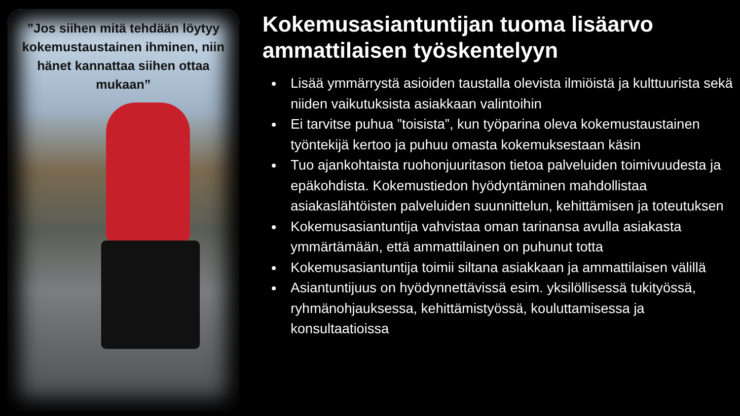”Jos siihen mitä tehdään löytyy kokemustaustainen ihminen, niin hänet kannattaa siihen ottaa mukaan”
Kokemusasiantuntijan tuoma lisäarvo ammattilaisen työskentelyyn
Lisää ymmärrystä asioiden taustalla olevista ilmiöistä ja kulttuurista sekä niiden vaikutuksista asiakkaan valintoihin
Ei tarvitse puhua ”toisista”, kun työparina oleva kokemustaustainen työntekijä kertoo ja puhuu omasta kokemuksestaan käsin
Tuo ajankohtaista ruohonjuuritason tietoa palveluiden toimivuudesta ja epäkohdista. Kokemustiedon hyödyntäminen mahdollistaa asiakaslähtöisten palveluiden suunnittelun, kehittämisen ja toteutuksen
Kokemusasiantuntija vahvistaa oman tarinansa avulla asiakasta ymmärtämään, että ammattilainen on puhunut totta
Kokemusasiantuntija toimii siltana asiakkaan ja ammattilaisen välillä
Asiantuntijuus on hyödynnettävissä esim. yksilöllisessä tukityössä, ryhmänohjauksessa, kehittämistyössä, kouluttamisessa ja konsultaatioissa